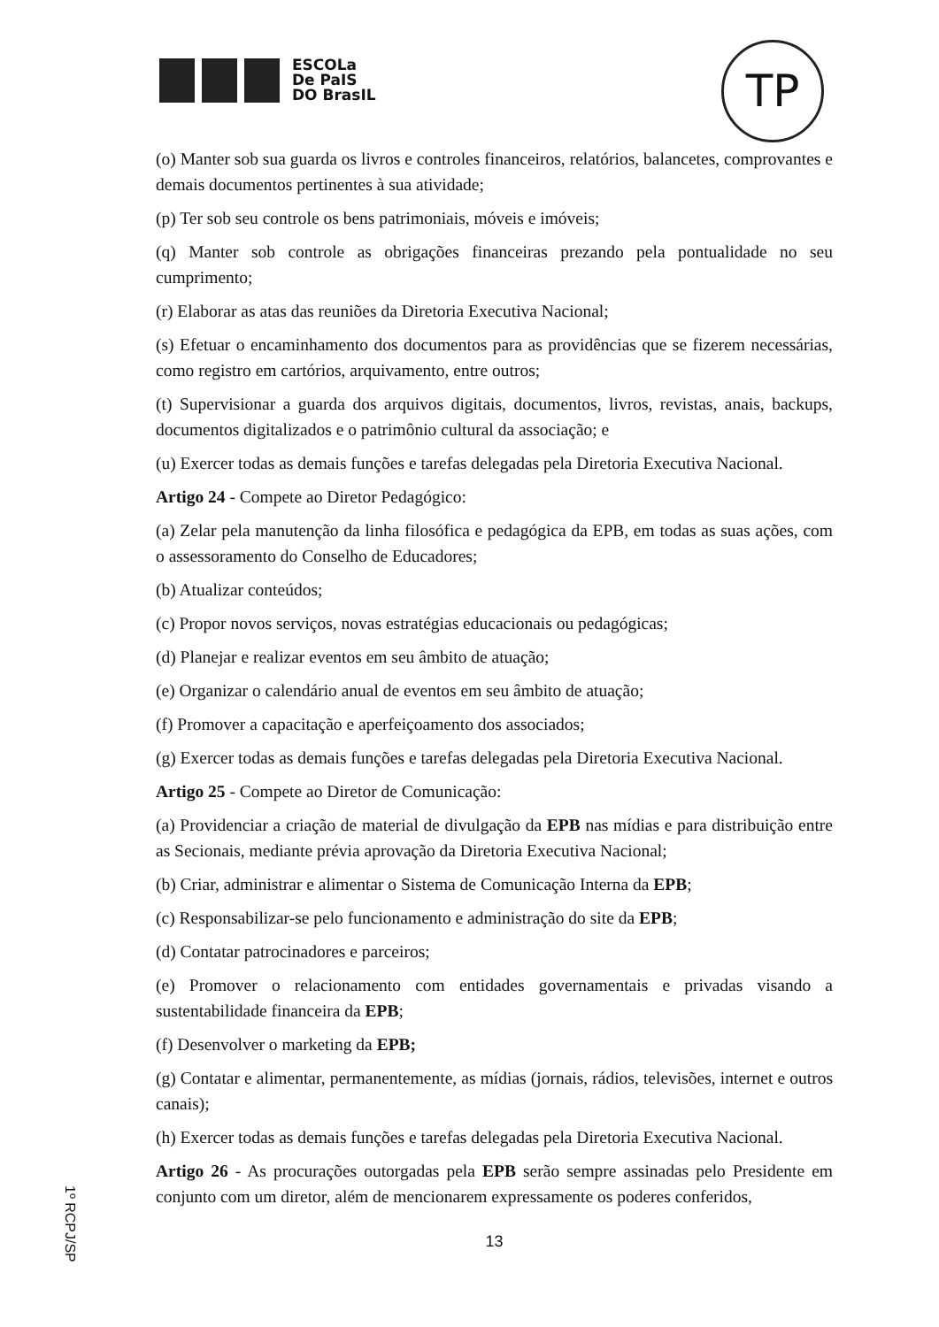ESCOLa
De PaIS
DO BrasIL
TP
(o) Manter sob sua guarda os livros e controles financeiros, relatórios, balancetes, comprovantes e demais documentos pertinentes à sua atividade;
(p) Ter sob seu controle os bens patrimoniais, móveis e imóveis;
(q) Manter sob controle as obrigações financeiras prezando pela pontualidade no seu cumprimento;
(r) Elaborar as atas das reuniões da Diretoria Executiva Nacional;
(s) Efetuar o encaminhamento dos documentos para as providências que se fizerem necessárias, como registro em cartórios, arquivamento, entre outros;
(t) Supervisionar a guarda dos arquivos digitais, documentos, livros, revistas, anais, backups, documentos digitalizados e o patrimônio cultural da associação; e
(u) Exercer todas as demais funções e tarefas delegadas pela Diretoria Executiva Nacional.
Artigo 24 - Compete ao Diretor Pedagógico:
(a) Zelar pela manutenção da linha filosófica e pedagógica da EPB, em todas as suas ações, com o assessoramento do Conselho de Educadores;
(b) Atualizar conteúdos;
(c) Propor novos serviços, novas estratégias educacionais ou pedagógicas;
(d) Planejar e realizar eventos em seu âmbito de atuação;
(e) Organizar o calendário anual de eventos em seu âmbito de atuação;
(f) Promover a capacitação e aperfeiçoamento dos associados;
(g) Exercer todas as demais funções e tarefas delegadas pela Diretoria Executiva Nacional.
Artigo 25 - Compete ao Diretor de Comunicação:
(a) Providenciar a criação de material de divulgação da EPB nas mídias e para distribuição entre as Secionais, mediante prévia aprovação da Diretoria Executiva Nacional;
(b) Criar, administrar e alimentar o Sistema de Comunicação Interna da EPB;
(c) Responsabilizar-se pelo funcionamento e administração do site da EPB;
(d) Contatar patrocinadores e parceiros;
(e) Promover o relacionamento com entidades governamentais e privadas visando a sustentabilidade financeira da EPB;
(f) Desenvolver o marketing da EPB;
(g) Contatar e alimentar, permanentemente, as mídias (jornais, rádios, televisões, internet e outros canais);
(h) Exercer todas as demais funções e tarefas delegadas pela Diretoria Executiva Nacional.
Artigo 26 - As procurações outorgadas pela EPB serão sempre assinadas pelo Presidente em conjunto com um diretor, além de mencionarem expressamente os poderes conferidos,
13
1º RCPJ/SP